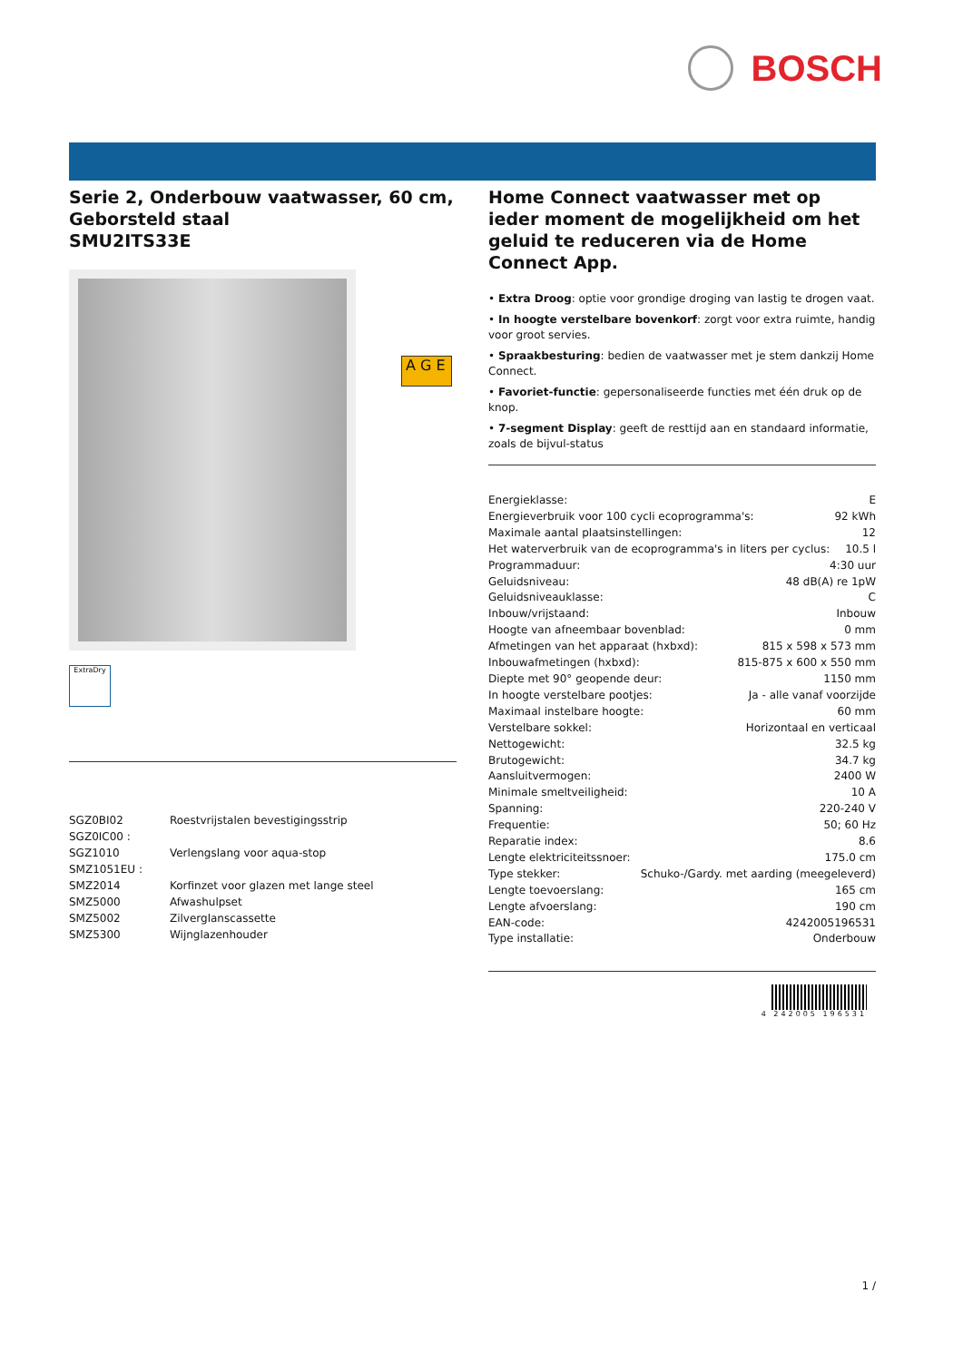BOSCH
Serie 2, Onderbouw vaatwasser, 60 cm, Geborsteld staal
SMU2ITS33E
ExtraDry
| SGZ0BI02 | Roestvrijstalen bevestigingsstrip |
| SGZ0IC00 : | |
| SGZ1010 | Verlengslang voor aqua-stop |
| SMZ1051EU : | |
| SMZ2014 | Korfinzet voor glazen met lange steel |
| SMZ5000 | Afwashulpset |
| SMZ5002 | Zilverglanscassette |
| SMZ5300 | Wijnglazenhouder |
A G E
Home Connect vaatwasser met op ieder moment de mogelijkheid om het geluid te reduceren via de Home Connect App.
• Extra Droog: optie voor grondige droging van lastig te drogen vaat.
• In hoogte verstelbare bovenkorf: zorgt voor extra ruimte, handig voor groot servies.
• Spraakbesturing: bedien de vaatwasser met je stem dankzij Home Connect.
• Favoriet-functie: gepersonaliseerde functies met één druk op de knop.
• 7-segment Display: geeft de resttijd aan en standaard informatie, zoals de bijvul-status
Energieklasse: E
Energieverbruik voor 100 cycli ecoprogramma's: 92 kWh
Maximale aantal plaatsinstellingen: 12
Het waterverbruik van de ecoprogramma's in liters per cyclus: 10.5 l
Programmaduur: 4:30 uur
Geluidsniveau: 48 dB(A) re 1pW
Geluidsniveauklasse: C
Inbouw/vrijstaand: Inbouw
Hoogte van afneembaar bovenblad: 0 mm
Afmetingen van het apparaat (hxbxd): 815 x 598 x 573 mm
Inbouwafmetingen (hxbxd): 815-875 x 600 x 550 mm
Diepte met 90° geopende deur: 1150 mm
In hoogte verstelbare pootjes: Ja - alle vanaf voorzijde
Maximaal instelbare hoogte: 60 mm
Verstelbare sokkel: Horizontaal en verticaal
Nettogewicht: 32.5 kg
Brutogewicht: 34.7 kg
Aansluitvermogen: 2400 W
Minimale smeltveiligheid: 10 A
Spanning: 220-240 V
Frequentie: 50; 60 Hz
Reparatie index: 8.6
Lengte elektriciteitssnoer: 175.0 cm
Type stekker: Schuko-/Gardy. met aarding (meegeleverd)
Lengte toevoerslang: 165 cm
Lengte afvoerslang: 190 cm
EAN-code: 4242005196531
Type installatie: Onderbouw
4 242005 196531
1 /